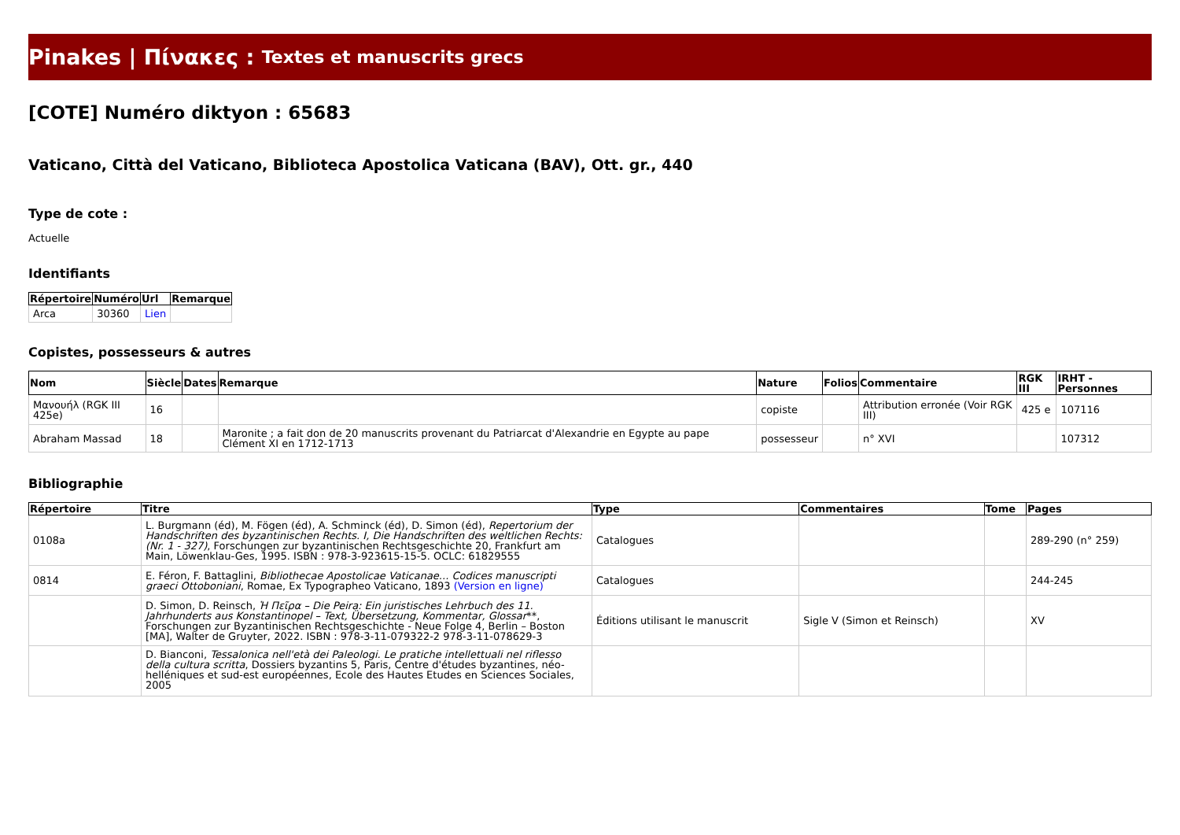Pinakes | Πίνακες : Textes et manuscrits grecs
[COTE] Numéro diktyon : 65683
Vaticano, Città del Vaticano, Biblioteca Apostolica Vaticana (BAV), Ott. gr., 440
Type de cote :
Actuelle
Identifiants
| Répertoire | Numéro | Url | Remarque |
| --- | --- | --- | --- |
| Arca | 30360 | Lien | |
Copistes, possesseurs & autres
| Nom | Siècle | Dates | Remarque | Nature | Folios | Commentaire | RGK III | IRHT - Personnes |
| --- | --- | --- | --- | --- | --- | --- | --- | --- |
| Μανουήλ (RGK III 425e) | 16 | | | copiste | | Attribution erronée (Voir RGK III) | 425 e | 107116 |
| Abraham Massad | 18 | | Maronite ; a fait don de 20 manuscrits provenant du Patriarcat d'Alexandrie en Egypte au pape Clément XI en 1712-1713 | possesseur | | n° XVI | | 107312 |
Bibliographie
| Répertoire | Titre | Type | Commentaires | Tome | Pages |
| --- | --- | --- | --- | --- | --- |
| 0108a | L. Burgmann (éd), M. Fögen (éd), A. Schminck (éd), D. Simon (éd), Repertorium der Handschriften des byzantinischen Rechts. I, Die Handschriften des weltlichen Rechts: (Nr. 1 - 327) , Forschungen zur byzantinischen Rechtsgeschichte 20, Frankfurt am Main, Löwenklau-Ges, 1995. ISBN : 978-3-923615-15-5. OCLC: 61829555 | Catalogues | | | 289-290 (n° 259) |
| 0814 | E. Féron, F. Battaglini, Bibliothecae Apostolicae Vaticanae... Codices manuscripti graeci Ottoboniani , Romae, Ex Typographeo Vaticano, 1893 (Version en ligne) | Catalogues | | | 244-245 |
| | D. Simon, D. Reinsch, Ἡ Πεῖρα – Die Peira: Ein juristisches Lehrbuch des 11. Jahrhunderts aus Konstantinopel – Text, Übersetzung, Kommentar, Glossar **, Forschungen zur Byzantinischen Rechtsgeschichte - Neue Folge 4, Berlin – Boston [MA], Walter de Gruyter, 2022. ISBN : 978-3-11-079322-2 978-3-11-078629-3 | Éditions utilisant le manuscrit | Sigle V (Simon et Reinsch) | | XV |
| | D. Bianconi, Tessalonica nell'età dei Paleologi. Le pratiche intellettuali nel riflesso della cultura scritta , Dossiers byzantins 5, Paris, Centre d'études byzantines, néo-helléniques et sud-est européennes, Ecole des Hautes Etudes en Sciences Sociales, 2005 | | | | |